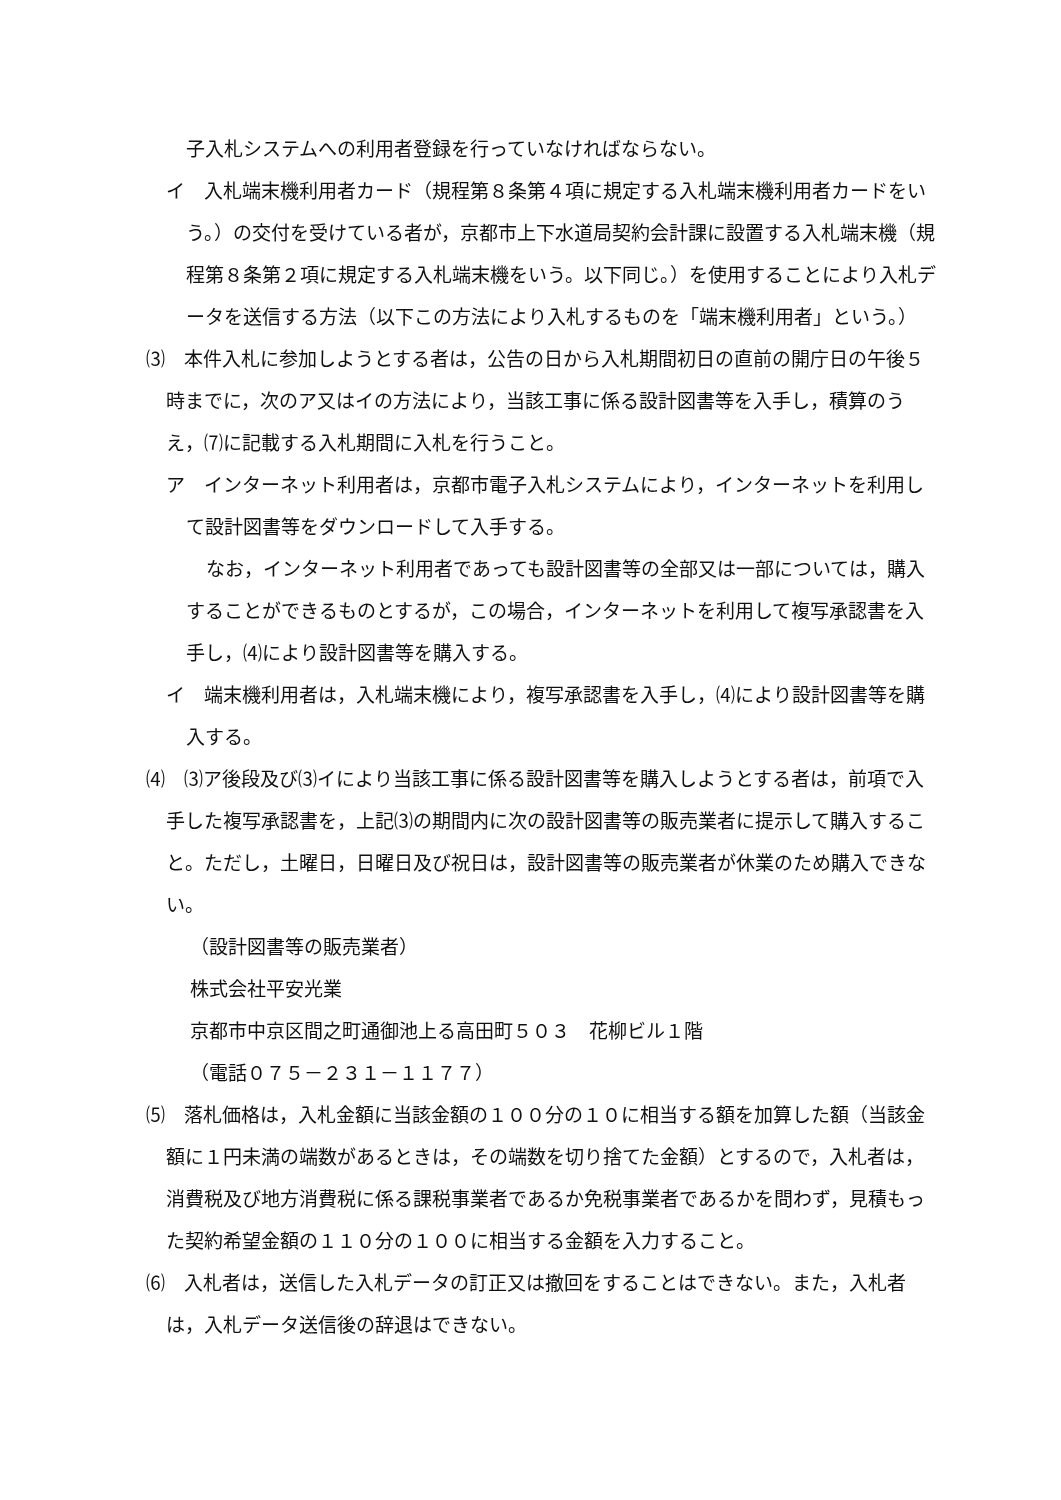子入札システムへの利用者登録を行っていなければならない。
イ　入札端末機利用者カード（規程第８条第４項に規定する入札端末機利用者カードをいう。）の交付を受けている者が，京都市上下水道局契約会計課に設置する入札端末機（規程第８条第２項に規定する入札端末機をいう。以下同じ。）を使用することにより入札データを送信する方法（以下この方法により入札するものを「端末機利用者」という。）
⑶　本件入札に参加しようとする者は，公告の日から入札期間初日の直前の開庁日の午後５時までに，次のア又はイの方法により，当該工事に係る設計図書等を入手し，積算のうえ，⑺に記載する入札期間に入札を行うこと。
ア　インターネット利用者は，京都市電子入札システムにより，インターネットを利用して設計図書等をダウンロードして入手する。
なお，インターネット利用者であっても設計図書等の全部又は一部については，購入することができるものとするが，この場合，インターネットを利用して複写承認書を入手し，⑷により設計図書等を購入する。
イ　端末機利用者は，入札端末機により，複写承認書を入手し，⑷により設計図書等を購入する。
⑷　⑶ア後段及び⑶イにより当該工事に係る設計図書等を購入しようとする者は，前項で入手した複写承認書を，上記⑶の期間内に次の設計図書等の販売業者に提示して購入すること。ただし，土曜日，日曜日及び祝日は，設計図書等の販売業者が休業のため購入できない。
（設計図書等の販売業者）
株式会社平安光業
京都市中京区間之町通御池上る高田町５０３　花柳ビル１階
（電話０７５－２３１－１１７７）
⑸　落札価格は，入札金額に当該金額の１００分の１０に相当する額を加算した額（当該金額に１円未満の端数があるときは，その端数を切り捨てた金額）とするので，入札者は，消費税及び地方消費税に係る課税事業者であるか免税事業者であるかを問わず，見積もった契約希望金額の１１０分の１００に相当する金額を入力すること。
⑹　入札者は，送信した入札データの訂正又は撤回をすることはできない。また，入札者は，入札データ送信後の辞退はできない。